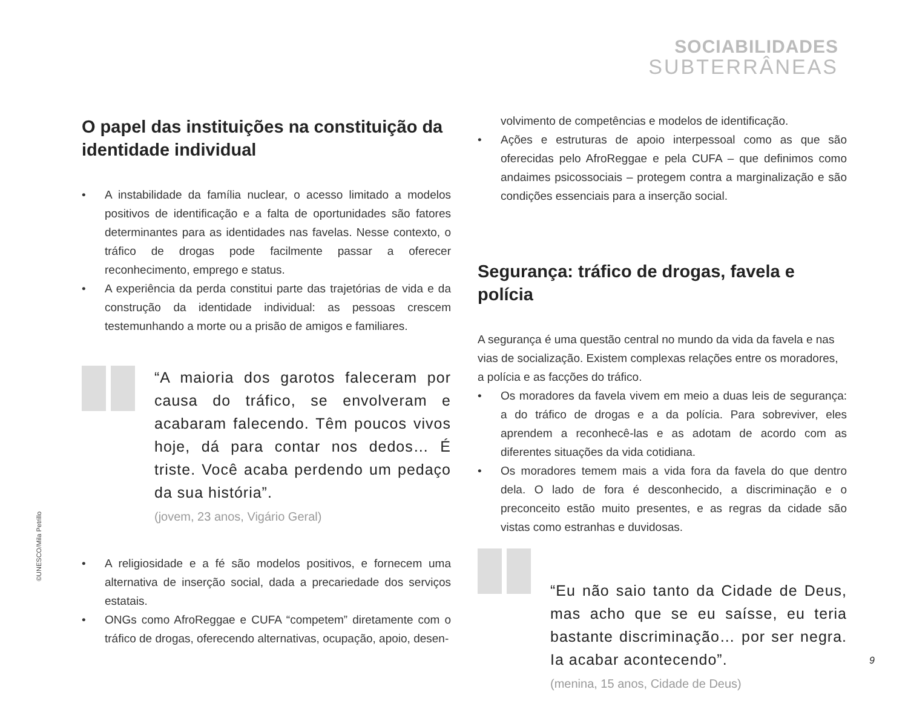SOCIABILIDADES
SUBTERRÂNEAS
O papel das instituições na constituição da identidade individual
• A instabilidade da família nuclear, o acesso limitado a modelos positivos de identificação e a falta de oportunidades são fatores determinantes para as identidades nas favelas. Nesse contexto, o tráfico de drogas pode facilmente passar a oferecer reconhecimento, emprego e status.
• A experiência da perda constitui parte das trajetórias de vida e da construção da identidade individual: as pessoas crescem testemunhando a morte ou a prisão de amigos e familiares.
“A maioria dos garotos faleceram por causa do tráfico, se envolveram e acabaram falecendo. Têm poucos vivos hoje, dá para contar nos dedos… É triste. Você acaba perdendo um pedaço da sua história”.
(jovem, 23 anos, Vigário Geral)
• A religiosidade e a fé são modelos positivos, e fornecem uma alternativa de inserção social, dada a precariedade dos serviços estatais.
• ONGs como AfroReggae e CUFA “competem” diretamente com o tráfico de drogas, oferecendo alternativas, ocupação, apoio, desen-
volvimento de competências e modelos de identificação.
• Ações e estruturas de apoio interpessoal como as que são oferecidas pelo AfroReggae e pela CUFA – que definimos como andaimes psicossociais – protegem contra a marginalização e são condições essenciais para a inserção social.
Segurança: tráfico de drogas, favela e polícia
A segurança é uma questão central no mundo da vida da favela e nas vias de socialização. Existem complexas relações entre os moradores, a polícia e as facções do tráfico.
• Os moradores da favela vivem em meio a duas leis de segurança: a do tráfico de drogas e a da polícia. Para sobreviver, eles aprendem a reconhecê-las e as adotam de acordo com as diferentes situações da vida cotidiana.
• Os moradores temem mais a vida fora da favela do que dentro dela. O lado de fora é desconhecido, a discriminação e o preconceito estão muito presentes, e as regras da cidade são vistas como estranhas e duvidosas.
“Eu não saio tanto da Cidade de Deus, mas acho que se eu saísse, eu teria bastante discriminação… por ser negra. Ia acabar acontecendo”.
(menina, 15 anos, Cidade de Deus)
©UNESCO/Mila Petrillo
9